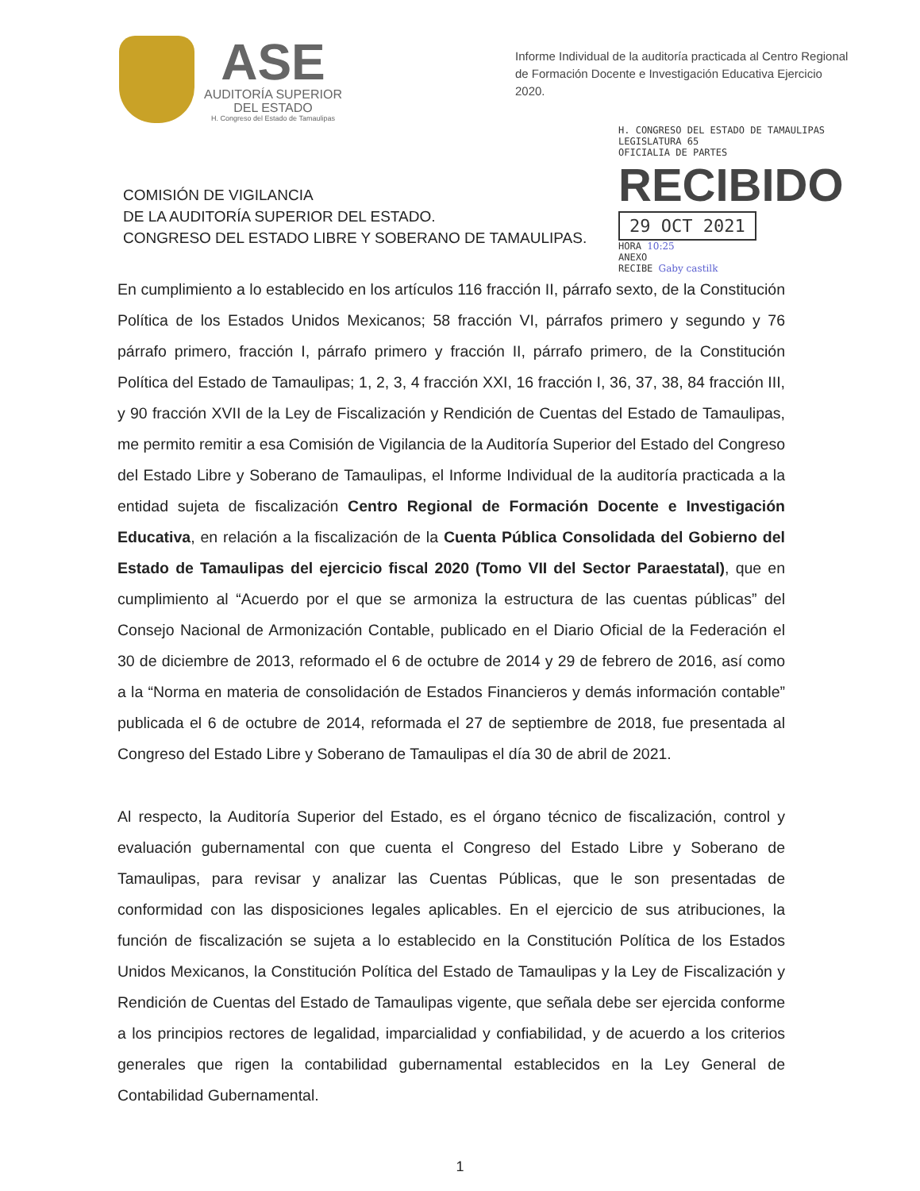ASE
AUDITORÍA SUPERIOR
DEL ESTADO
H. Congreso del Estado de Tamaulipas
Informe Individual de la auditoría practicada al Centro Regional de Formación Docente e Investigación Educativa Ejercicio 2020.
COMISIÓN DE VIGILANCIA
DE LA AUDITORÍA SUPERIOR DEL ESTADO.
CONGRESO DEL ESTADO LIBRE Y SOBERANO DE TAMAULIPAS.
H. CONGRESO DEL ESTADO DE TAMAULIPAS
LEGISLATURA 65
OFICIALIA DE PARTES
RECIBIDO 29 OCT 2021
HORA 10:25
ANEXO
RECIBE Gaby castilk
En cumplimiento a lo establecido en los artículos 116 fracción II, párrafo sexto, de la Constitución Política de los Estados Unidos Mexicanos; 58 fracción VI, párrafos primero y segundo y 76 párrafo primero, fracción I, párrafo primero y fracción II, párrafo primero, de la Constitución Política del Estado de Tamaulipas; 1, 2, 3, 4 fracción XXI, 16 fracción I, 36, 37, 38, 84 fracción III, y 90 fracción XVII de la Ley de Fiscalización y Rendición de Cuentas del Estado de Tamaulipas, me permito remitir a esa Comisión de Vigilancia de la Auditoría Superior del Estado del Congreso del Estado Libre y Soberano de Tamaulipas, el Informe Individual de la auditoría practicada a la entidad sujeta de fiscalización Centro Regional de Formación Docente e Investigación Educativa, en relación a la fiscalización de la Cuenta Pública Consolidada del Gobierno del Estado de Tamaulipas del ejercicio fiscal 2020 (Tomo VII del Sector Paraestatal), que en cumplimiento al “Acuerdo por el que se armoniza la estructura de las cuentas públicas” del Consejo Nacional de Armonización Contable, publicado en el Diario Oficial de la Federación el 30 de diciembre de 2013, reformado el 6 de octubre de 2014 y 29 de febrero de 2016, así como a la “Norma en materia de consolidación de Estados Financieros y demás información contable” publicada el 6 de octubre de 2014, reformada el 27 de septiembre de 2018, fue presentada al Congreso del Estado Libre y Soberano de Tamaulipas el día 30 de abril de 2021.
Al respecto, la Auditoría Superior del Estado, es el órgano técnico de fiscalización, control y evaluación gubernamental con que cuenta el Congreso del Estado Libre y Soberano de Tamaulipas, para revisar y analizar las Cuentas Públicas, que le son presentadas de conformidad con las disposiciones legales aplicables. En el ejercicio de sus atribuciones, la función de fiscalización se sujeta a lo establecido en la Constitución Política de los Estados Unidos Mexicanos, la Constitución Política del Estado de Tamaulipas y la Ley de Fiscalización y Rendición de Cuentas del Estado de Tamaulipas vigente, que señala debe ser ejercida conforme a los principios rectores de legalidad, imparcialidad y confiabilidad, y de acuerdo a los criterios generales que rigen la contabilidad gubernamental establecidos en la Ley General de Contabilidad Gubernamental.
1